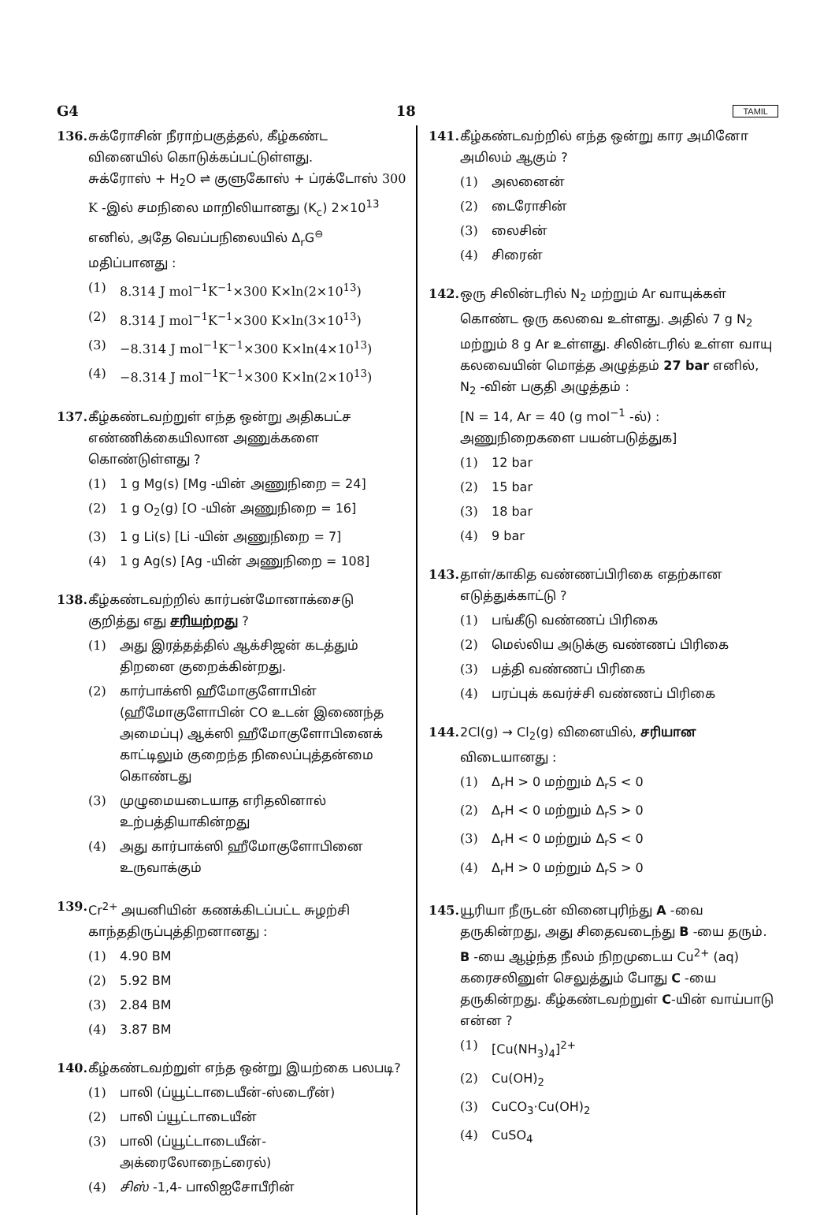G4 18 TAMIL
136. சுக்ரோசின் நீராற்பகுத்தல், கீழ்கண்ட வினையில் கொடுக்கப்பட்டுள்ளது.
சுக்ரோஸ் + H<sub>2</sub>O ⇌ குளுகோஸ் + ப்ரக்டோஸ் 300 K -இல் சமநிலை மாறிலியானது (K<sub>c</sub>) 2×10<sup>13</sup> எனில், அதே வெப்பநிலையில் Δ<sub>r</sub>G<sup>⊖</sup> மதிப்பானது :
(1) 8.314 J mol<sup>−1</sup>K<sup>−1</sup>×300 K×ln(2×10<sup>13</sup>)
(2) 8.314 J mol<sup>−1</sup>K<sup>−1</sup>×300 K×ln(3×10<sup>13</sup>)
(3) −8.314 J mol<sup>−1</sup>K<sup>−1</sup>×300 K×ln(4×10<sup>13</sup>)
(4) −8.314 J mol<sup>−1</sup>K<sup>−1</sup>×300 K×ln(2×10<sup>13</sup>)
137. கீழ்கண்டவற்றுள் எந்த ஒன்று அதிகபட்ச எண்ணிக்கையிலான அணுக்களை கொண்டுள்ளது ?
(1) 1 g Mg(s) [Mg -யின் அணுநிறை = 24]
(2) 1 g O<sub>2</sub>(g) [O -யின் அணுநிறை = 16]
(3) 1 g Li(s) [Li -யின் அணுநிறை = 7]
(4) 1 g Ag(s) [Ag -யின் அணுநிறை = 108]
138. கீழ்கண்டவற்றில் கார்பன்மோனாக்சைடு குறித்து எது சரியற்றது ?
(1) அது இரத்தத்தில் ஆக்சிஜன் கடத்தும் திறனை குறைக்கின்றது.
(2) கார்பாக்ஸி ஹீமோகுளோபின் (ஹீமோகுளோபின் CO உடன் இணைந்த அமைப்பு) ஆக்ஸி ஹீமோகுளோபினைக் காட்டிலும் குறைந்த நிலைப்புத்தன்மை கொண்டது
(3) முழுமையடையாத எரிதலினால் உற்பத்தியாகின்றது
(4) அது கார்பாக்ஸி ஹீமோகுளோபினை உருவாக்கும்
139. Cr<sup>2+</sup> அயனியின் கணக்கிடப்பட்ட சுழற்சி காந்ததிருப்புத்திறனானது :
(1) 4.90 BM
(2) 5.92 BM
(3) 2.84 BM
(4) 3.87 BM
140. கீழ்கண்டவற்றுள் எந்த ஒன்று இயற்கை பலபடி?
(1) பாலி (ப்யூட்டாடையீன்-ஸ்டைரீன்)
(2) பாலி ப்யூட்டாடையீன்
(3) பாலி (ப்யூட்டாடையீன்-அக்ரைலோநைட்ரைல்)
(4) சிஸ் -1,4- பாலிஐசோபீரின்
141. கீழ்கண்டவற்றில் எந்த ஒன்று கார அமினோ அமிலம் ஆகும் ?
(1) அலனைன்
(2) டைரோசின்
(3) லைசின்
(4) சிரைன்
142. ஒரு சிலின்டரில் N<sub>2</sub> மற்றும் Ar வாயுக்கள் கொண்ட ஒரு கலவை உள்ளது. அதில் 7 g N<sub>2</sub> மற்றும் 8 g Ar உள்ளது. சிலின்டரில் உள்ள வாயு கலவையின் மொத்த அழுத்தம் 27 bar எனில், N<sub>2</sub> -வின் பகுதி அழுத்தம் :
[N = 14, Ar = 40 (g mol<sup>−1</sup> -ல்) : அணுநிறைகளை பயன்படுத்துக]
(1) 12 bar
(2) 15 bar
(3) 18 bar
(4) 9 bar
143. தாள்/காகித வண்ணப்பிரிகை எதற்கான எடுத்துக்காட்டு ?
(1) பங்கீடு வண்ணப் பிரிகை
(2) மெல்லிய அடுக்கு வண்ணப் பிரிகை
(3) பத்தி வண்ணப் பிரிகை
(4) பரப்புக் கவர்ச்சி வண்ணப் பிரிகை
144. 2Cl(g) → Cl<sub>2</sub>(g) வினையில், சரியான விடையானது :
(1) Δ<sub>r</sub>H > 0 மற்றும் Δ<sub>r</sub>S < 0
(2) Δ<sub>r</sub>H < 0 மற்றும் Δ<sub>r</sub>S > 0
(3) Δ<sub>r</sub>H < 0 மற்றும் Δ<sub>r</sub>S < 0
(4) Δ<sub>r</sub>H > 0 மற்றும் Δ<sub>r</sub>S > 0
145. யூரியா நீருடன் வினைபுரிந்து A -வை தருகின்றது, அது சிதைவடைந்து B -யை தரும். B -யை ஆழ்ந்த நீலம் நிறமுடைய Cu<sup>2+</sup> (aq) கரைசலினுள் செலுத்தும் போது C -யை தருகின்றது. கீழ்கண்டவற்றுள் C-யின் வாய்பாடு என்ன ?
(1) [Cu(NH<sub>3</sub>)<sub>4</sub>]<sup>2+</sup>
(2) Cu(OH)<sub>2</sub>
(3) CuCO<sub>3</sub>·Cu(OH)<sub>2</sub>
(4) CuSO<sub>4</sub>